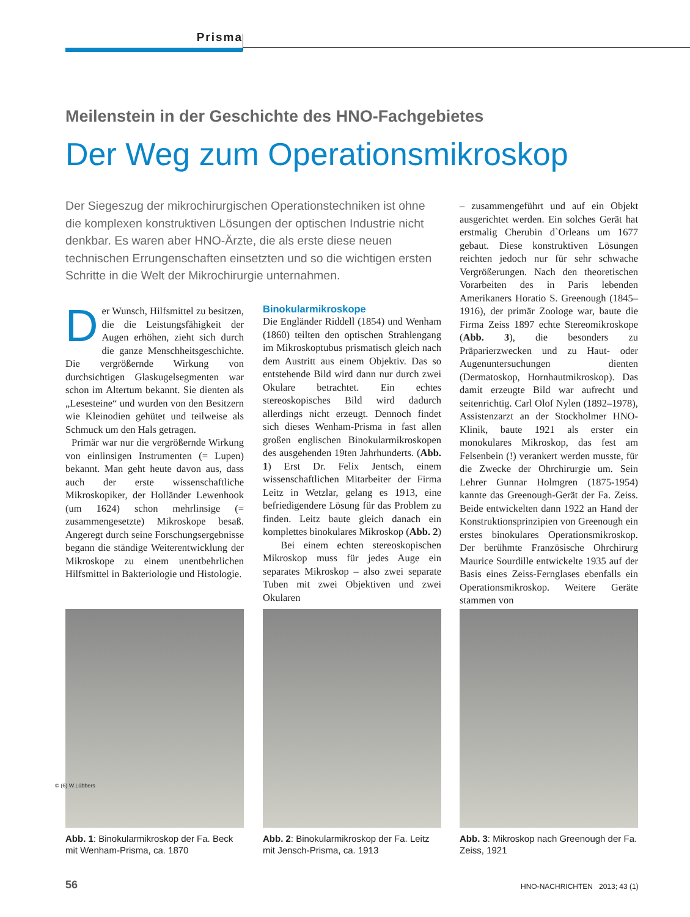Prisma
Meilenstein in der Geschichte des HNO-Fachgebietes
Der Weg zum Operationsmikroskop
Der Siegeszug der mikrochirurgischen Operationstechniken ist ohne die komplexen konstruktiven Lösungen der optischen Industrie nicht denkbar. Es waren aber HNO-Ärzte, die als erste diese neuen technischen Errungenschaften einsetzten und so die wichtigen ersten Schritte in die Welt der Mikrochirurgie unternahmen.
Der Wunsch, Hilfsmittel zu besitzen, die die Leistungsfähigkeit der Augen erhöhen, zieht sich durch die ganze Menschheitsgeschichte. Die vergrößernde Wirkung von durchsichtigen Glaskugelsegmenten war schon im Altertum bekannt. Sie dienten als „Lesesteine“ und wurden von den Besitzern wie Kleinodien gehütet und teilweise als Schmuck um den Hals getragen.
Primär war nur die vergrößernde Wirkung von einlinsigen Instrumenten (= Lupen) bekannt. Man geht heute davon aus, dass auch der erste wissenschaftliche Mikroskopiker, der Holländer Lewenhook (um 1624) schon mehrlinsige (= zusammengesetzte) Mikroskope besaß. Angeregt durch seine Forschungsergebnisse begann die ständige Weiterentwicklung der Mikroskope zu einem unentbehrlichen Hilfsmittel in Bakteriologie und Histologie.
Binokularmikroskope
Die Engländer Riddell (1854) und Wenham (1860) teilten den optischen Strahlengang im Mikroskoptubus prismatisch gleich nach dem Austritt aus einem Objektiv. Das so entstehende Bild wird dann nur durch zwei Okulare betrachtet. Ein echtes stereoskopisches Bild wird dadurch allerdings nicht erzeugt. Dennoch findet sich dieses Wenham-Prisma in fast allen großen englischen Binokularmikroskopen des ausgehenden 19ten Jahrhunderts. (Abb. 1) Erst Dr. Felix Jentsch, einem wissenschaftlichen Mitarbeiter der Firma Leitz in Wetzlar, gelang es 1913, eine befriedigendere Lösung für das Problem zu finden. Leitz baute gleich danach ein komplettes binokulares Mikroskop (Abb. 2)
Bei einem echten stereoskopischen Mikroskop muss für jedes Auge ein separates Mikroskop – also zwei separate Tuben mit zwei Objektiven und zwei Okularen
– zusammengeführt und auf ein Objekt ausgerichtet werden. Ein solches Gerät hat erstmalig Cherubin d`Orleans um 1677 gebaut. Diese konstruktiven Lösungen reichten jedoch nur für sehr schwache Vergrößerungen. Nach den theoretischen Vorarbeiten des in Paris lebenden Amerikaners Horatio S. Greenough (1845–1916), der primär Zoologe war, baute die Firma Zeiss 1897 echte Stereomikroskope (Abb. 3), die besonders zu Präparierzwecken und zu Haut- oder Augenuntersuchungen dienten (Dermatoskop, Hornhautmikroskop). Das damit erzeugte Bild war aufrecht und seitenrichtig. Carl Olof Nylen (1892–1978), Assistenzarzt an der Stockholmer HNO-Klinik, baute 1921 als erster ein monokulares Mikroskop, das fest am Felsenbein (!) verankert werden musste, für die Zwecke der Ohrchirurgie um. Sein Lehrer Gunnar Holmgren (1875-1954) kannte das Greenough-Gerät der Fa. Zeiss. Beide entwickelten dann 1922 an Hand der Konstruktionsprinzipien von Greenough ein erstes binokulares Operationsmikroskop. Der berühmte Französische Ohrchirurg Maurice Sourdille entwickelte 1935 auf der Basis eines Zeiss-Fernglases ebenfalls ein Operationsmikroskop. Weitere Geräte stammen von
Abb. 1: Binokularmikroskop der Fa. Beck mit Wenham-Prisma, ca. 1870
Abb. 2: Binokularmikroskop der Fa. Leitz mit Jensch-Prisma, ca. 1913
Abb. 3: Mikroskop nach Greenough der Fa. Zeiss, 1921
© (6) W.Lübbers
56 HNO-NACHRICHTEN 2013; 43 (1)